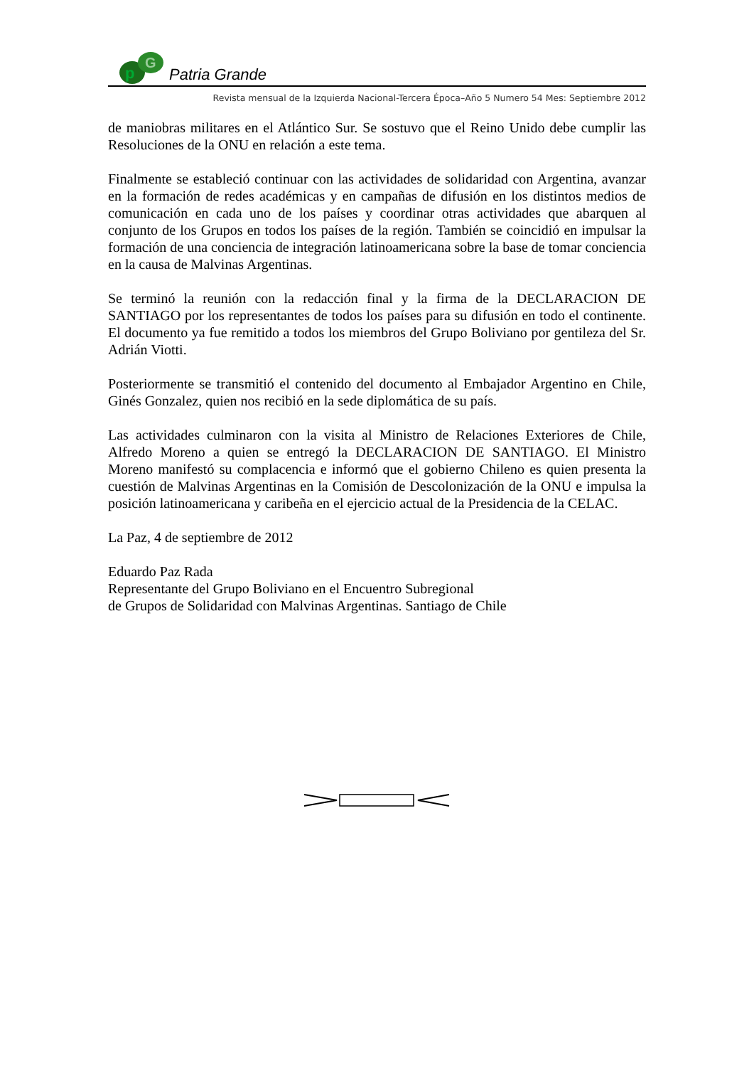p
G
Patria Grande
Revista mensual de la Izquierda Nacional-Tercera Época–Año 5 Numero 54 Mes: Septiembre 2012
de maniobras militares en el Atlántico Sur. Se sostuvo que el Reino Unido debe cumplir las Resoluciones de la ONU en relación a este tema.
Finalmente se estableció continuar con las actividades de solidaridad con Argentina, avanzar en la formación de redes académicas y en campañas de difusión en los distintos medios de comunicación en cada uno de los países y coordinar otras actividades que abarquen al conjunto de los Grupos en todos los países de la región. También se coincidió en impulsar la formación de una conciencia de integración latinoamericana sobre la base de tomar conciencia en la causa de Malvinas Argentinas.
Se terminó la reunión con la redacción final y la firma de la DECLARACION DE SANTIAGO por los representantes de todos los países para su difusión en todo el continente. El documento ya fue remitido a todos los miembros del Grupo Boliviano por gentileza del Sr. Adrián Viotti.
Posteriormente se transmitió el contenido del documento al Embajador Argentino en Chile, Ginés Gonzalez, quien nos recibió en la sede diplomática de su país.
Las actividades culminaron con la visita al Ministro de Relaciones Exteriores de Chile, Alfredo Moreno a quien se entregó la DECLARACION DE SANTIAGO. El Ministro Moreno manifestó su complacencia e informó que el gobierno Chileno es quien presenta la cuestión de Malvinas Argentinas en la Comisión de Descolonización de la ONU e impulsa la posición latinoamericana y caribeña en el ejercicio actual de la Presidencia de la CELAC.
La Paz, 4 de septiembre de 2012
Eduardo Paz Rada
Representante del Grupo Boliviano en el Encuentro Subregional
de Grupos de Solidaridad con Malvinas Argentinas. Santiago de Chile